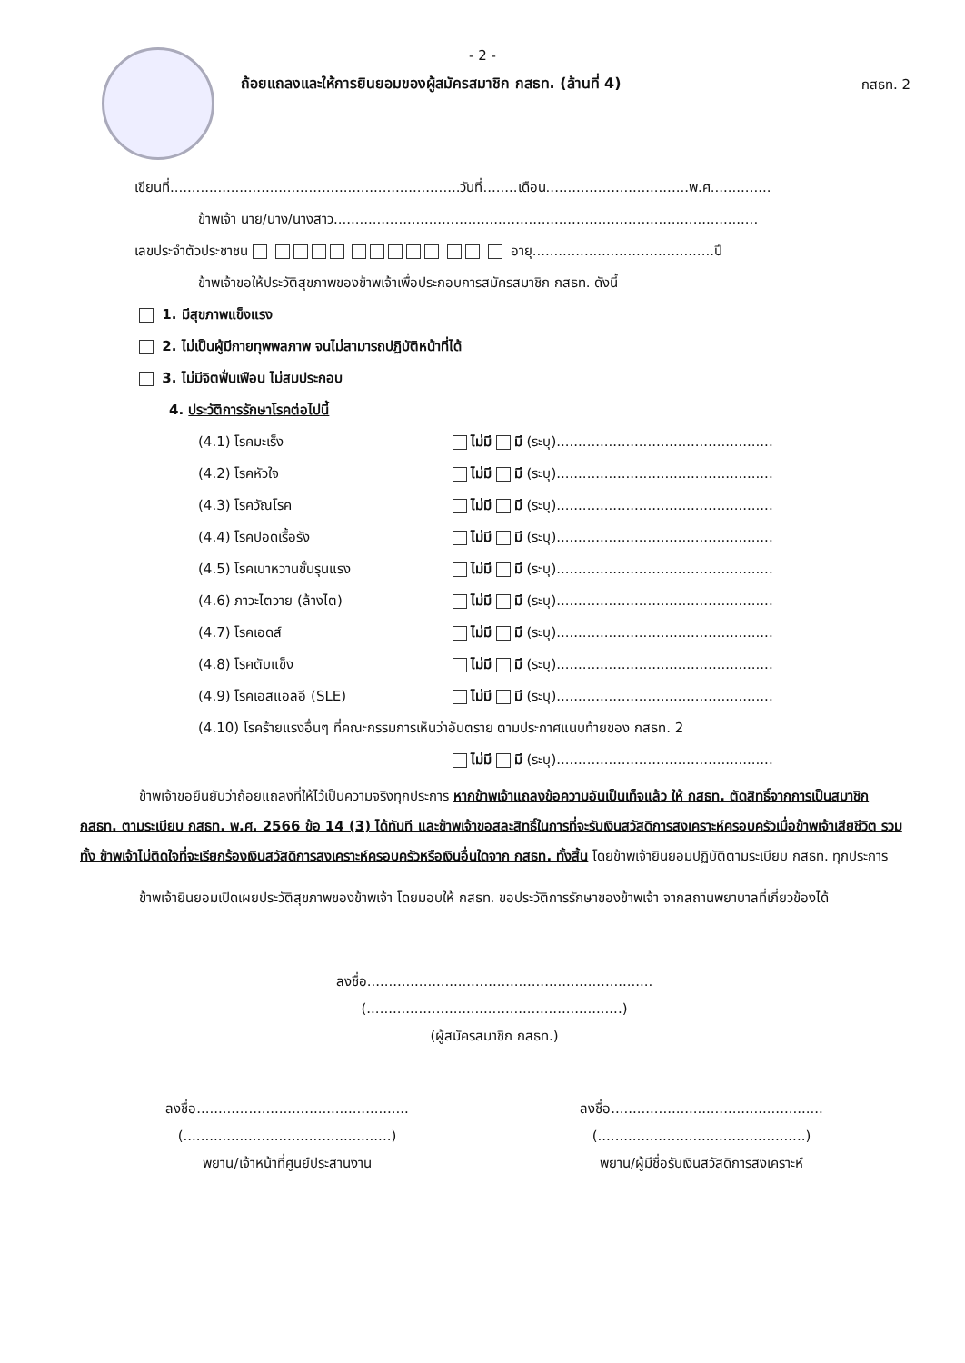- 2 -
กสธท. 2
ถ้อยแถลงและให้การยินยอมของผู้สมัครสมาชิก กสธท. (ล้านที่ 4)
เขียนที่...................................................................วันที่........เดือน.................................พ.ศ..............
ข้าพเจ้า นาย/นาง/นางสาว..................................................................................................
เลขประจำตัวประชาชน อายุ..........................................ปี
ข้าพเจ้าขอให้ประวัติสุขภาพของข้าพเจ้าเพื่อประกอบการสมัครสมาชิก กสธท. ดังนี้
1. มีสุขภาพแข็งแรง
2. ไม่เป็นผู้มีกายทุพพลภาพ จนไม่สามารถปฏิบัติหน้าที่ได้
3. ไม่มีจิตฟั่นเฟือน ไม่สมประกอบ
4. ประวัติการรักษาโรคต่อไปนี้
(4.1) โรคมะเร็ง ไม่มี มี (ระบุ)..................................................
(4.2) โรคหัวใจ ไม่มี มี (ระบุ)..................................................
(4.3) โรควัณโรค ไม่มี มี (ระบุ)..................................................
(4.4) โรคปอดเรื้อรัง ไม่มี มี (ระบุ)..................................................
(4.5) โรคเบาหวานขั้นรุนแรง ไม่มี มี (ระบุ)..................................................
(4.6) ภาวะไตวาย (ล้างไต) ไม่มี มี (ระบุ)..................................................
(4.7) โรคเอดส์ ไม่มี มี (ระบุ)..................................................
(4.8) โรคตับแข็ง ไม่มี มี (ระบุ)..................................................
(4.9) โรคเอสแอลอี (SLE) ไม่มี มี (ระบุ)..................................................
(4.10) โรคร้ายแรงอื่นๆ ที่คณะกรรมการเห็นว่าอันตราย ตามประกาศแนบท้ายของ กสธท. 2
ไม่มี มี (ระบุ)..................................................
ข้าพเจ้าขอยืนยันว่าถ้อยแถลงที่ให้ไว้เป็นความจริงทุกประการ หากข้าพเจ้าแถลงข้อความอันเป็นเท็จแล้ว ให้ กสธท. ตัดสิทธิ์จากการเป็นสมาชิก กสธท. ตามระเบียบ กสธท. พ.ศ. 2566 ข้อ 14 (3) ได้ทันที และข้าพเจ้าขอสละสิทธิ์ในการที่จะรับเงินสวัสดิการสงเคราะห์ครอบครัวเมื่อข้าพเจ้าเสียชีวิต รวมทั้ง ข้าพเจ้าไม่ติดใจที่จะเรียกร้องเงินสวัสดิการสงเคราะห์ครอบครัวหรือเงินอื่นใดจาก กสธท. ทั้งสิ้น โดยข้าพเจ้ายินยอมปฏิบัติตามระเบียบ กสธท. ทุกประการ
ข้าพเจ้ายินยอมเปิดเผยประวัติสุขภาพของข้าพเจ้า โดยมอบให้ กสธท. ขอประวัติการรักษาของข้าพเจ้า จากสถานพยาบาลที่เกี่ยวข้องได้
ลงชื่อ..................................................................
(...........................................................)
(ผู้สมัครสมาชิก กสธท.)
ลงชื่อ.................................................
(................................................)
พยาน/เจ้าหน้าที่ศูนย์ประสานงาน
ลงชื่อ.................................................
(................................................)
พยาน/ผู้มีชื่อรับเงินสวัสดิการสงเคราะห์